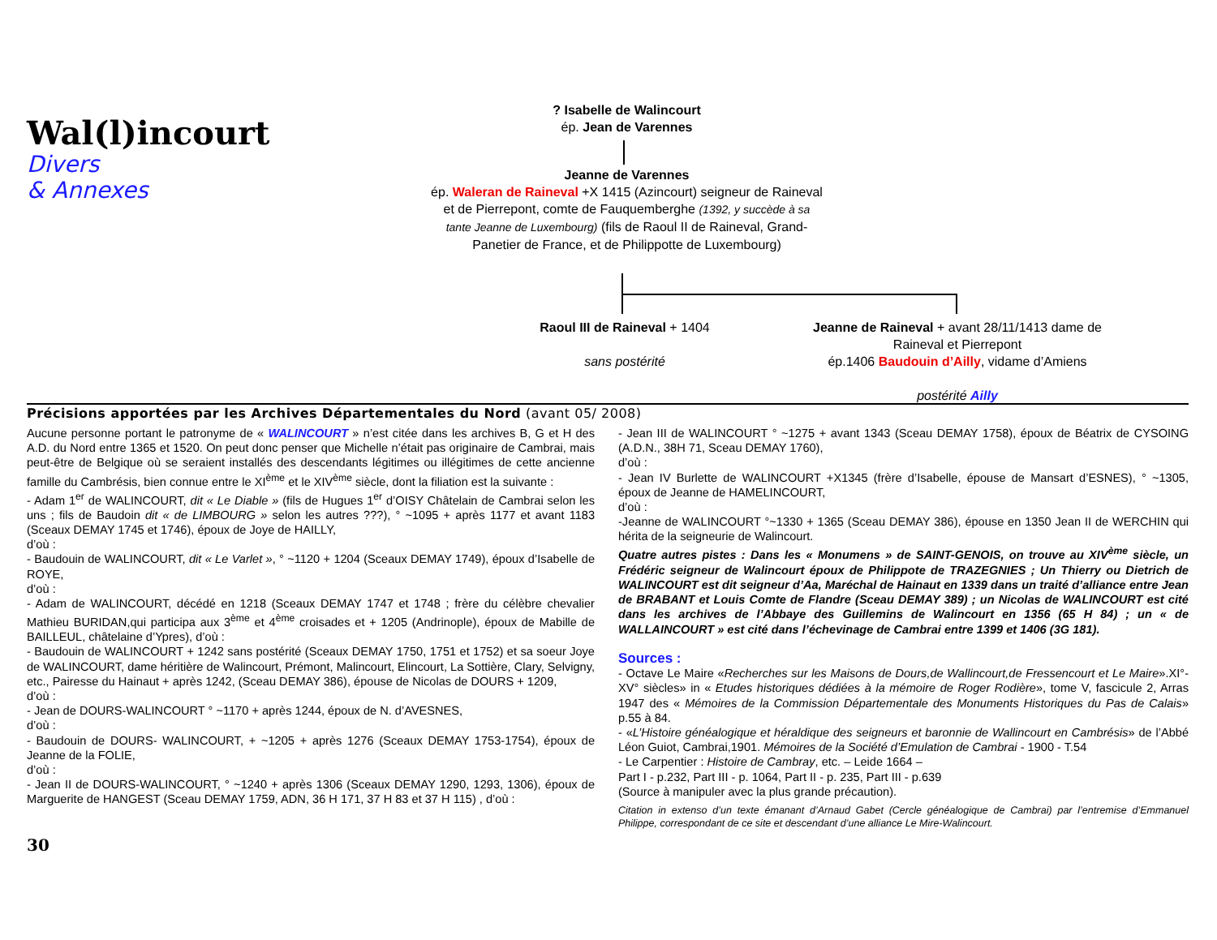Wal(l)incourt
Divers
& Annexes
? Isabelle de Walincourt
ép. Jean de Varennes
Jeanne de Varennes
ép. Waleran de Raineval +X 1415 (Azincourt) seigneur de Raineval et de Pierrepont, comte de Fauquemberghe (1392, y succède à sa tante Jeanne de Luxembourg) (fils de Raoul II de Raineval, Grand-Panetier de France, et de Philippotte de Luxembourg)
Raoul III de Raineval + 1404
sans postérité
Jeanne de Raineval + avant 28/11/1413 dame de Raineval et Pierrepont
ép.1406 Baudouin d’Ailly, vidame d’Amiens
postérité Ailly
Précisions apportées par les Archives Départementales du Nord (avant 05/ 2008)
Aucune personne portant le patronyme de « WALINCOURT » n’est citée dans les archives B, G et H des A.D. du Nord entre 1365 et 1520. On peut donc penser que Michelle n’était pas originaire de Cambrai, mais peut-être de Belgique où se seraient installés des descendants légitimes ou illégitimes de cette ancienne famille du Cambrésis, bien connue entre le XI<sup>ème</sup> et le XIV<sup>ème</sup> siècle, dont la filiation est la suivante :
- Adam 1<sup>er</sup> de WALINCOURT, dit « Le Diable » (fils de Hugues 1<sup>er</sup> d’OISY Châtelain de Cambrai selon les uns ; fils de Baudoin dit « de LIMBOURG » selon les autres ???), ° ~1095 + après 1177 et avant 1183 (Sceaux DEMAY 1745 et 1746), époux de Joye de HAILLY,
d’où :
- Baudouin de WALINCOURT, dit « Le Varlet », ° ~1120 + 1204 (Sceaux DEMAY 1749), époux d’Isabelle de ROYE,
d’où :
- Adam de WALINCOURT, décédé en 1218 (Sceaux DEMAY 1747 et 1748 ; frère du célèbre chevalier Mathieu BURIDAN,qui participa aux 3<sup>ème</sup> et 4<sup>ème</sup> croisades et + 1205 (Andrinople), époux de Mabille de BAILLEUL, châtelaine d’Ypres), d’où :
- Baudouin de WALINCOURT + 1242 sans postérité (Sceaux DEMAY 1750, 1751 et 1752) et sa soeur Joye de WALINCOURT, dame héritière de Walincourt, Prémont, Malincourt, Elincourt, La Sottière, Clary, Selvigny, etc., Pairesse du Hainaut + après 1242, (Sceau DEMAY 386), épouse de Nicolas de DOURS + 1209,
d’où :
- Jean de DOURS-WALINCOURT ° ~1170 + après 1244, époux de N. d’AVESNES,
d’où :
- Baudouin de DOURS- WALINCOURT, + ~1205 + après 1276 (Sceaux DEMAY 1753-1754), époux de Jeanne de la FOLIE,
d’où :
- Jean II de DOURS-WALINCOURT, ° ~1240 + après 1306 (Sceaux DEMAY 1290, 1293, 1306), époux de Marguerite de HANGEST (Sceau DEMAY 1759, ADN, 36 H 171, 37 H 83 et 37 H 115) , d’où :
- Jean III de WALINCOURT ° ~1275 + avant 1343 (Sceau DEMAY 1758), époux de Béatrix de CYSOING (A.D.N., 38H 71, Sceau DEMAY 1760),
d’où :
- Jean IV Burlette de WALINCOURT +X1345 (frère d’Isabelle, épouse de Mansart d’ESNES), ° ~1305, époux de Jeanne de HAMELINCOURT,
d’où :
-Jeanne de WALINCOURT °~1330 + 1365 (Sceau DEMAY 386), épouse en 1350 Jean II de WERCHIN qui hérita de la seigneurie de Walincourt.
Quatre autres pistes : Dans les « Monumens » de SAINT-GENOIS, on trouve au XIV<sup>ème</sup> siècle, un Frédéric seigneur de Walincourt époux de Philippote de TRAZEGNIES ; Un Thierry ou Dietrich de WALINCOURT est dit seigneur d’Aa, Maréchal de Hainaut en 1339 dans un traité d’alliance entre Jean de BRABANT et Louis Comte de Flandre (Sceau DEMAY 389) ; un Nicolas de WALINCOURT est cité dans les archives de l’Abbaye des Guillemins de Walincourt en 1356 (65 H 84) ; un « de WALLAINCOURT » est cité dans l’échevinage de Cambrai entre 1399 et 1406 (3G 181).
Sources :
- Octave Le Maire «Recherches sur les Maisons de Dours,de Wallincourt,de Fressencourt et Le Maire».XI°-XV° siècles» in « Etudes historiques dédiées à la mémoire de Roger Rodière», tome V, fascicule 2, Arras 1947 des « Mémoires de la Commission Départementale des Monuments Historiques du Pas de Calais» p.55 à 84.
- «L’Histoire généalogique et héraldique des seigneurs et baronnie de Wallincourt en Cambrésis» de l’Abbé Léon Guiot, Cambrai,1901. Mémoires de la Société d’Emulation de Cambrai - 1900 - T.54
- Le Carpentier : Histoire de Cambray, etc. – Leide 1664 –
Part I - p.232, Part III - p. 1064, Part II - p. 235, Part III - p.639
(Source à manipuler avec la plus grande précaution).
Citation in extenso d’un texte émanant d’Arnaud Gabet (Cercle généalogique de Cambrai) par l’entremise d’Emmanuel Philippe, correspondant de ce site et descendant d’une alliance Le Mire-Walincourt.
30